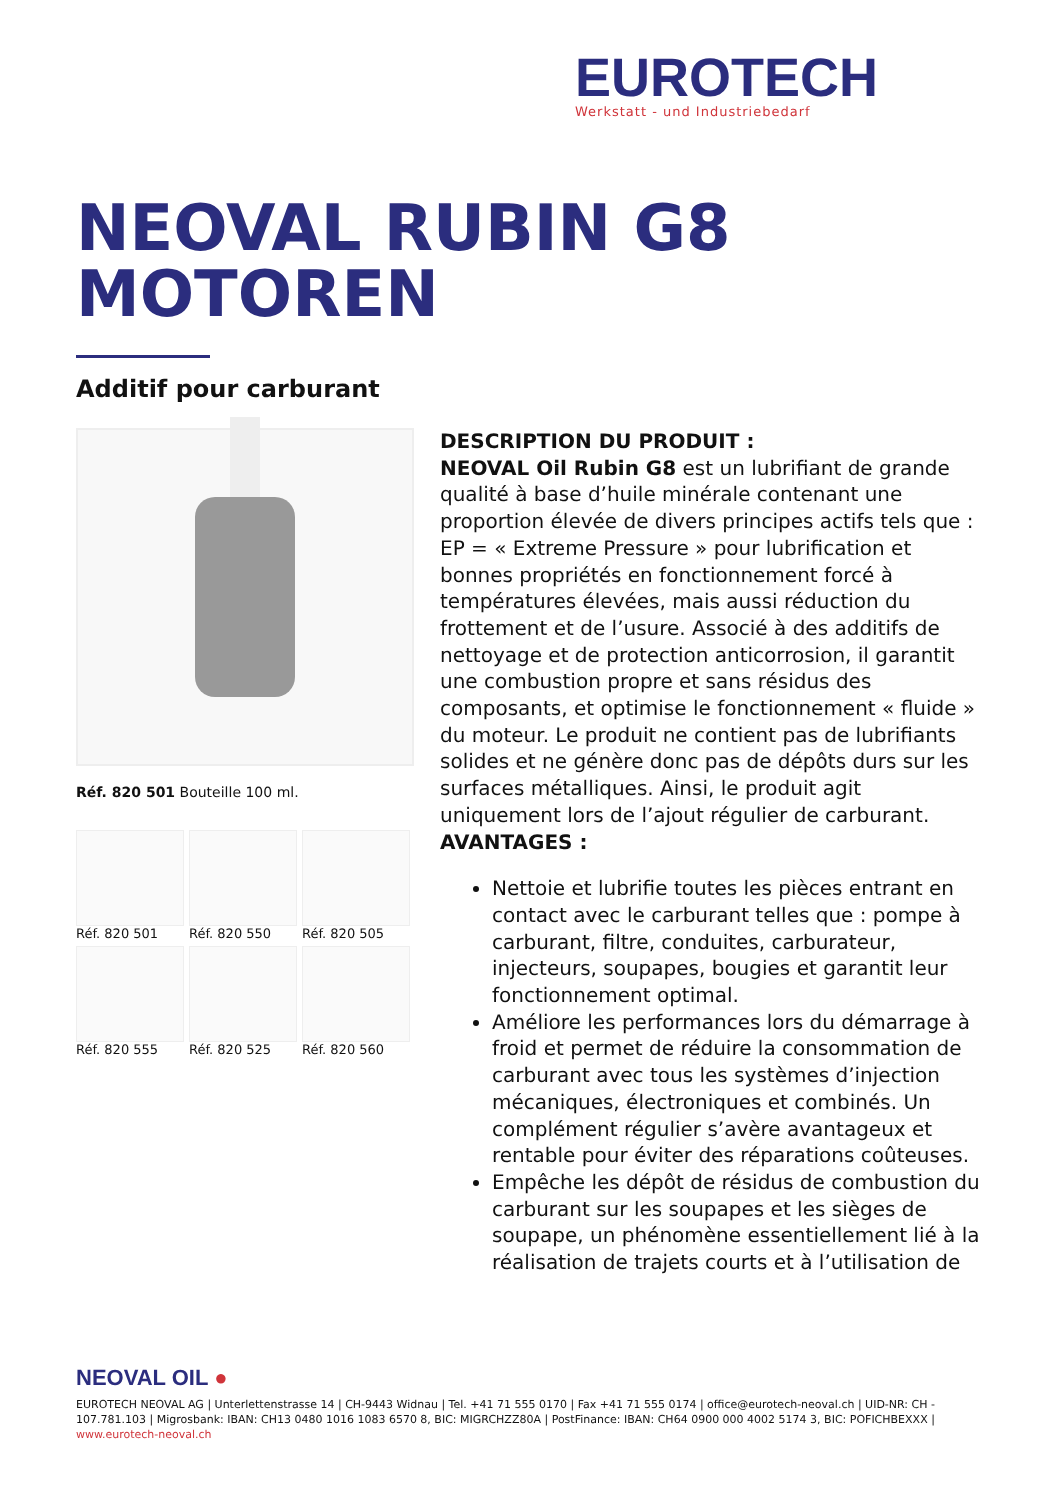EUROTECH
Werkstatt - und Industriebedarf
NEOVAL RUBIN G8
MOTOREN
Additif pour carburant
Réf. 820 501 Bouteille 100 ml.
Réf. 820 501
Réf. 820 550
Réf. 820 505
Réf. 820 555
Réf. 820 525
Réf. 820 560
DESCRIPTION DU PRODUIT :
NEOVAL Oil Rubin G8 est un lubrifiant de grande qualité à base d’huile minérale contenant une proportion élevée de divers principes actifs tels que : EP = « Extreme Pressure » pour lubrification et bonnes propriétés en fonctionnement forcé à températures élevées, mais aussi réduction du frottement et de l’usure. Associé à des additifs de nettoyage et de protection anticorrosion, il garantit une combustion propre et sans résidus des composants, et optimise le fonctionnement « fluide » du moteur. Le produit ne contient pas de lubrifiants solides et ne génère donc pas de dépôts durs sur les surfaces métalliques. Ainsi, le produit agit uniquement lors de l’ajout régulier de carburant.
AVANTAGES :
Nettoie et lubrifie toutes les pièces entrant en contact avec le carburant telles que : pompe à carburant, filtre, conduites, carburateur, injecteurs, soupapes, bougies et garantit leur fonctionnement optimal.
Améliore les performances lors du démarrage à froid et permet de réduire la consommation de carburant avec tous les systèmes d’injection mécaniques, électroniques et combinés. Un complément régulier s’avère avantageux et rentable pour éviter des réparations coûteuses.
Empêche les dépôt de résidus de combustion du carburant sur les soupapes et les sièges de soupape, un phénomène essentiellement lié à la réalisation de trajets courts et à l’utilisation de
NEOVAL OIL ●
EUROTECH NEOVAL AG | Unterlettenstrasse 14 | CH-9443 Widnau | Tel. +41 71 555 0170 | Fax +41 71 555 0174 | office@eurotech-neoval.ch | UID-NR: CH - 107.781.103 | Migrosbank: IBAN: CH13 0480 1016 1083 6570 8, BIC: MIGRCHZZ80A | PostFinance: IBAN: CH64 0900 000 4002 5174 3, BIC: POFICHBEXXX |
www.eurotech-neoval.ch